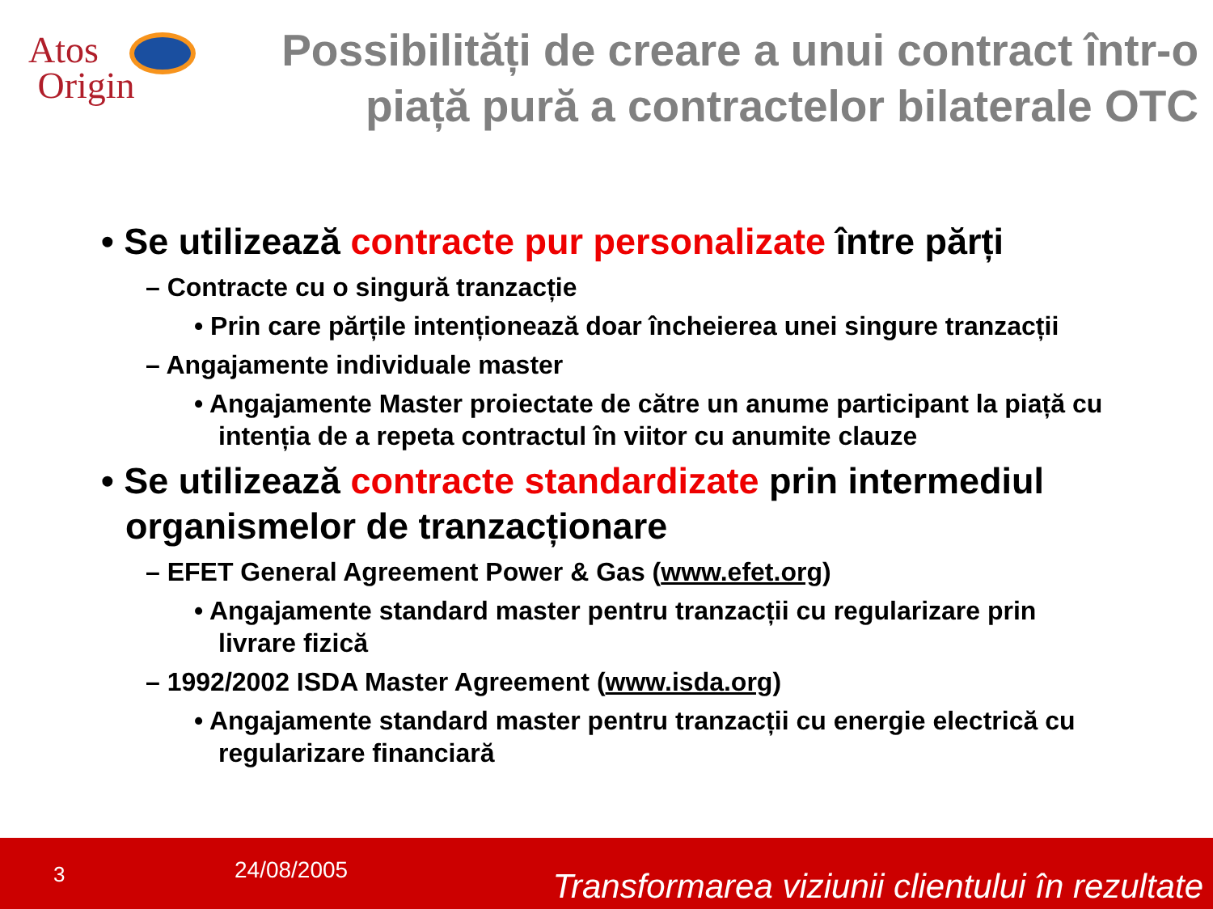Atos
Origin
Possibilități de creare a unui contract într-o piață pură a contractelor bilaterale OTC
• Se utilizează contracte pur personalizate între părți
– Contracte cu o singură tranzacție
• Prin care părțile intenționează doar încheierea unei singure tranzacții
– Angajamente individuale master
• Angajamente Master proiectate de către un anume participant la piață cu intenția de a repeta contractul în viitor cu anumite clauze
• Se utilizează contracte standardizate prin intermediul organismelor de tranzacționare
– EFET General Agreement Power & Gas (www.efet.org)
• Angajamente standard master pentru tranzacții cu regularizare prin livrare fizică
– 1992/2002 ISDA Master Agreement (www.isda.org)
• Angajamente standard master pentru tranzacții cu energie electrică cu regularizare financiară
3 24/08/2005 Transformarea viziunii clientului în rezultate